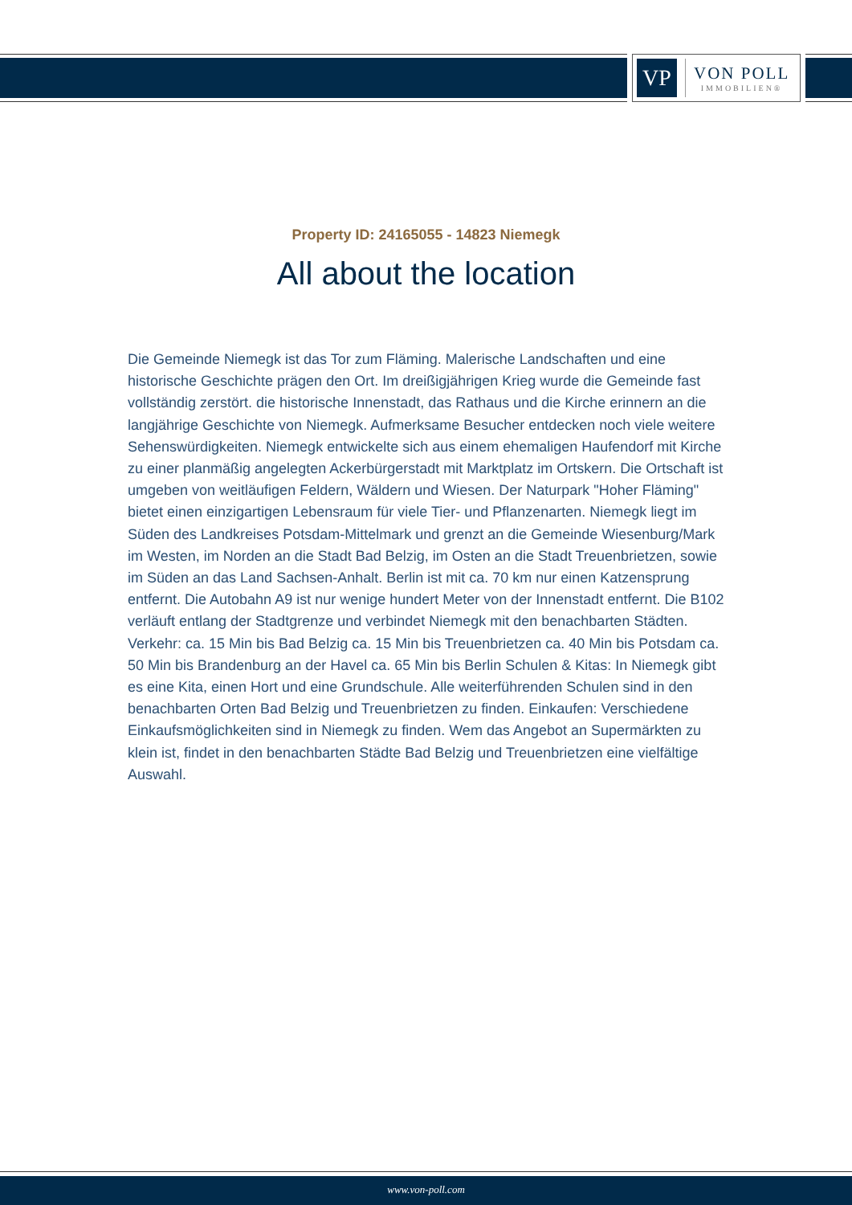VP
VON POLL
IMMOBILIEN®
Property ID: 24165055 - 14823 Niemegk
All about the location
Die Gemeinde Niemegk ist das Tor zum Fläming. Malerische Landschaften und eine historische Geschichte prägen den Ort. Im dreißigjährigen Krieg wurde die Gemeinde fast vollständig zerstört. die historische Innenstadt, das Rathaus und die Kirche erinnern an die langjährige Geschichte von Niemegk. Aufmerksame Besucher entdecken noch viele weitere Sehenswürdigkeiten. Niemegk entwickelte sich aus einem ehemaligen Haufendorf mit Kirche zu einer planmäßig angelegten Ackerbürgerstadt mit Marktplatz im Ortskern. Die Ortschaft ist umgeben von weitläufigen Feldern, Wäldern und Wiesen. Der Naturpark "Hoher Fläming" bietet einen einzigartigen Lebensraum für viele Tier- und Pflanzenarten. Niemegk liegt im Süden des Landkreises Potsdam-Mittelmark und grenzt an die Gemeinde Wiesenburg/Mark im Westen, im Norden an die Stadt Bad Belzig, im Osten an die Stadt Treuenbrietzen, sowie im Süden an das Land Sachsen-Anhalt. Berlin ist mit ca. 70 km nur einen Katzensprung entfernt. Die Autobahn A9 ist nur wenige hundert Meter von der Innenstadt entfernt. Die B102 verläuft entlang der Stadtgrenze und verbindet Niemegk mit den benachbarten Städten. Verkehr: ca. 15 Min bis Bad Belzig ca. 15 Min bis Treuenbrietzen ca. 40 Min bis Potsdam ca. 50 Min bis Brandenburg an der Havel ca. 65 Min bis Berlin Schulen & Kitas: In Niemegk gibt es eine Kita, einen Hort und eine Grundschule. Alle weiterführenden Schulen sind in den benachbarten Orten Bad Belzig und Treuenbrietzen zu finden. Einkaufen: Verschiedene Einkaufsmöglichkeiten sind in Niemegk zu finden. Wem das Angebot an Supermärkten zu klein ist, findet in den benachbarten Städte Bad Belzig und Treuenbrietzen eine vielfältige Auswahl.
www.von-poll.com